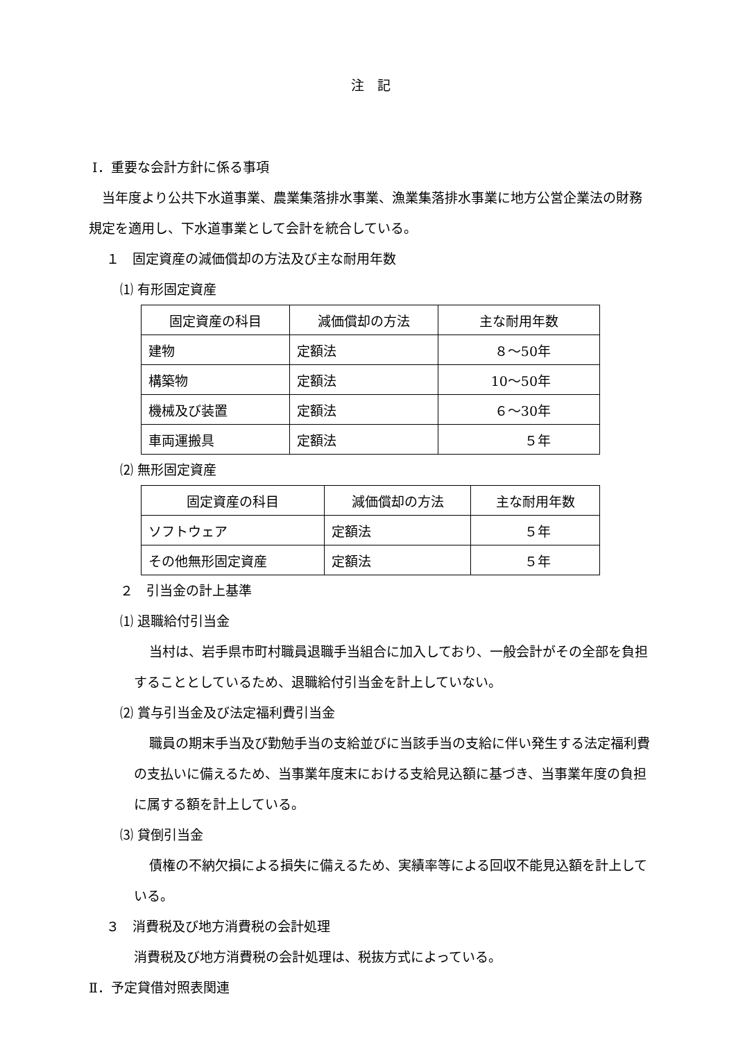注　記
Ⅰ．重要な会計方針に係る事項
当年度より公共下水道事業、農業集落排水事業、漁業集落排水事業に地方公営企業法の財務規定を適用し、下水道事業として会計を統合している。
１　固定資産の減価償却の方法及び主な耐用年数
⑴ 有形固定資産
| 固定資産の科目 | 減価償却の方法 | 主な耐用年数 |
| 建物 | 定額法 | ８～50年 |
| 構築物 | 定額法 | 10～50年 |
| 機械及び装置 | 定額法 | ６～30年 |
| 車両運搬具 | 定額法 | ５年 |
⑵ 無形固定資産
| 固定資産の科目 | 減価償却の方法 | 主な耐用年数 |
| ソフトウェア | 定額法 | ５年 |
| その他無形固定資産 | 定額法 | ５年 |
２　引当金の計上基準
⑴ 退職給付引当金
当村は、岩手県市町村職員退職手当組合に加入しており、一般会計がその全部を負担することとしているため、退職給付引当金を計上していない。
⑵ 賞与引当金及び法定福利費引当金
職員の期末手当及び勤勉手当の支給並びに当該手当の支給に伴い発生する法定福利費の支払いに備えるため、当事業年度末における支給見込額に基づき、当事業年度の負担に属する額を計上している。
⑶ 貸倒引当金
債権の不納欠損による損失に備えるため、実績率等による回収不能見込額を計上している。
３　消費税及び地方消費税の会計処理
消費税及び地方消費税の会計処理は、税抜方式によっている。
Ⅱ．予定貸借対照表関連